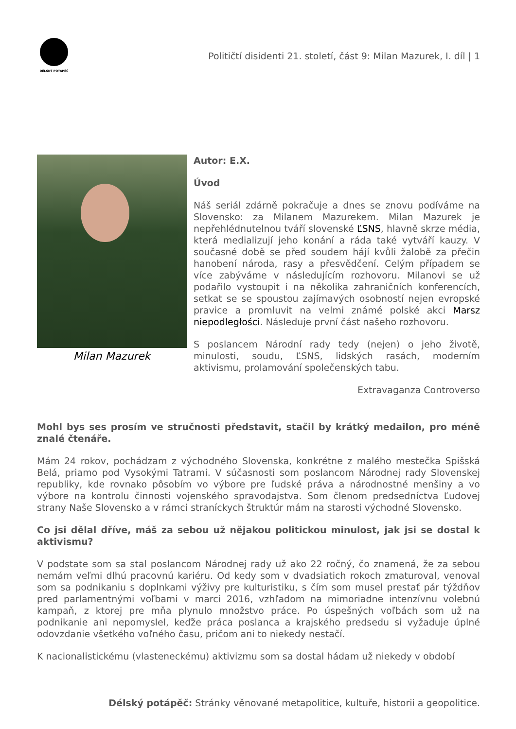DĚLSKÝ POTÁPĚČ
Političtí disidenti 21. století, část 9: Milan Mazurek, I. díl | 1
Milan Mazurek
Autor: E.X.
Úvod
Náš seriál zdárně pokračuje a dnes se znovu podíváme na Slovensko: za Milanem Mazurekem. Milan Mazurek je nepřehlédnutelnou tváří slovenské ĽSNS, hlavně skrze média, která medializují jeho konání a ráda také vytváří kauzy. V současné době se před soudem hájí kvůli žalobě za přečin hanobení národa, rasy a přesvědčení. Celým případem se více zabýváme v následujícím rozhovoru. Milanovi se už podařilo vystoupit i na několika zahraničních konferencích, setkat se se spoustou zajímavých osobností nejen evropské pravice a promluvit na velmi známé polské akci Marsz niepodległości. Následuje první část našeho rozhovoru.
S poslancem Národní rady tedy (nejen) o jeho životě, minulosti, soudu, ĽSNS, lidských rasách, moderním aktivismu, prolamování společenských tabu.
Extravaganza Controverso
Mohl bys ses prosím ve stručnosti představit, stačil by krátký medailon, pro méně znalé čtenáře.
Mám 24 rokov, pochádzam z východného Slovenska, konkrétne z malého mestečka Spišská Belá, priamo pod Vysokými Tatrami. V súčasnosti som poslancom Národnej rady Slovenskej republiky, kde rovnako pôsobím vo výbore pre ľudské práva a národnostné menšiny a vo výbore na kontrolu činnosti vojenského spravodajstva. Som členom predsedníctva Ľudovej strany Naše Slovensko a v rámci straníckych štruktúr mám na starosti východné Slovensko.
Co jsi dělal dříve, máš za sebou už nějakou politickou minulost, jak jsi se dostal k aktivismu?
V podstate som sa stal poslancom Národnej rady už ako 22 ročný, čo znamená, že za sebou nemám veľmi dlhú pracovnú kariéru. Od kedy som v dvadsiatich rokoch zmaturoval, venoval som sa podnikaniu s doplnkami výživy pre kulturistiku, s čím som musel prestať pár týždňov pred parlamentnými voľbami v marci 2016, vzhľadom na mimoriadne intenzívnu volebnú kampaň, z ktorej pre mňa plynulo množstvo práce. Po úspešných voľbách som už na podnikanie ani nepomyslel, keďže práca poslanca a krajského predsedu si vyžaduje úplné odovzdanie všetkého voľného času, pričom ani to niekedy nestačí.
K nacionalistickému (vlasteneckému) aktivizmu som sa dostal hádam už niekedy v období
Délský potápěč: Stránky věnované metapolitice, kultuře, historii a geopolitice.